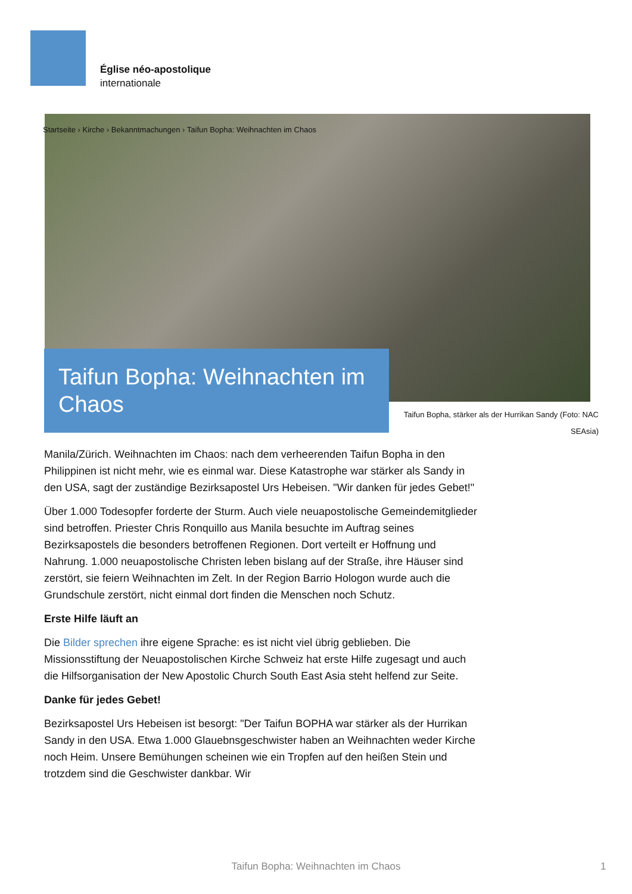Église néo-apostolique
internationale
Startseite › Kirche › Bekanntmachungen › Taifun Bopha: Weihnachten im Chaos
Taifun Bopha: Weihnachten im Chaos
Taifun Bopha, stärker als der Hurrikan Sandy (Foto: NAC SEAsia)
Manila/Zürich. Weihnachten im Chaos: nach dem verheerenden Taifun Bopha in den Philippinen ist nicht mehr, wie es einmal war. Diese Katastrophe war stärker als Sandy in den USA, sagt der zuständige Bezirksapostel Urs Hebeisen. "Wir danken für jedes Gebet!"
Über 1.000 Todesopfer forderte der Sturm. Auch viele neuapostolische Gemeindemitglieder sind betroffen. Priester Chris Ronquillo aus Manila besuchte im Auftrag seines Bezirksapostels die besonders betroffenen Regionen. Dort verteilt er Hoffnung und Nahrung. 1.000 neuapostolische Christen leben bislang auf der Straße, ihre Häuser sind zerstört, sie feiern Weihnachten im Zelt. In der Region Barrio Hologon wurde auch die Grundschule zerstört, nicht einmal dort finden die Menschen noch Schutz.
Erste Hilfe läuft an
Die Bilder sprechen ihre eigene Sprache: es ist nicht viel übrig geblieben. Die Missionsstiftung der Neuapostolischen Kirche Schweiz hat erste Hilfe zugesagt und auch die Hilfsorganisation der New Apostolic Church South East Asia steht helfend zur Seite.
Danke für jedes Gebet!
Bezirksapostel Urs Hebeisen ist besorgt: "Der Taifun BOPHA war stärker als der Hurrikan Sandy in den USA. Etwa 1.000 Glauebnsgeschwister haben an Weihnachten weder Kirche noch Heim. Unsere Bemühungen scheinen wie ein Tropfen auf den heißen Stein und trotzdem sind die Geschwister dankbar. Wir
Taifun Bopha: Weihnachten im Chaos 1